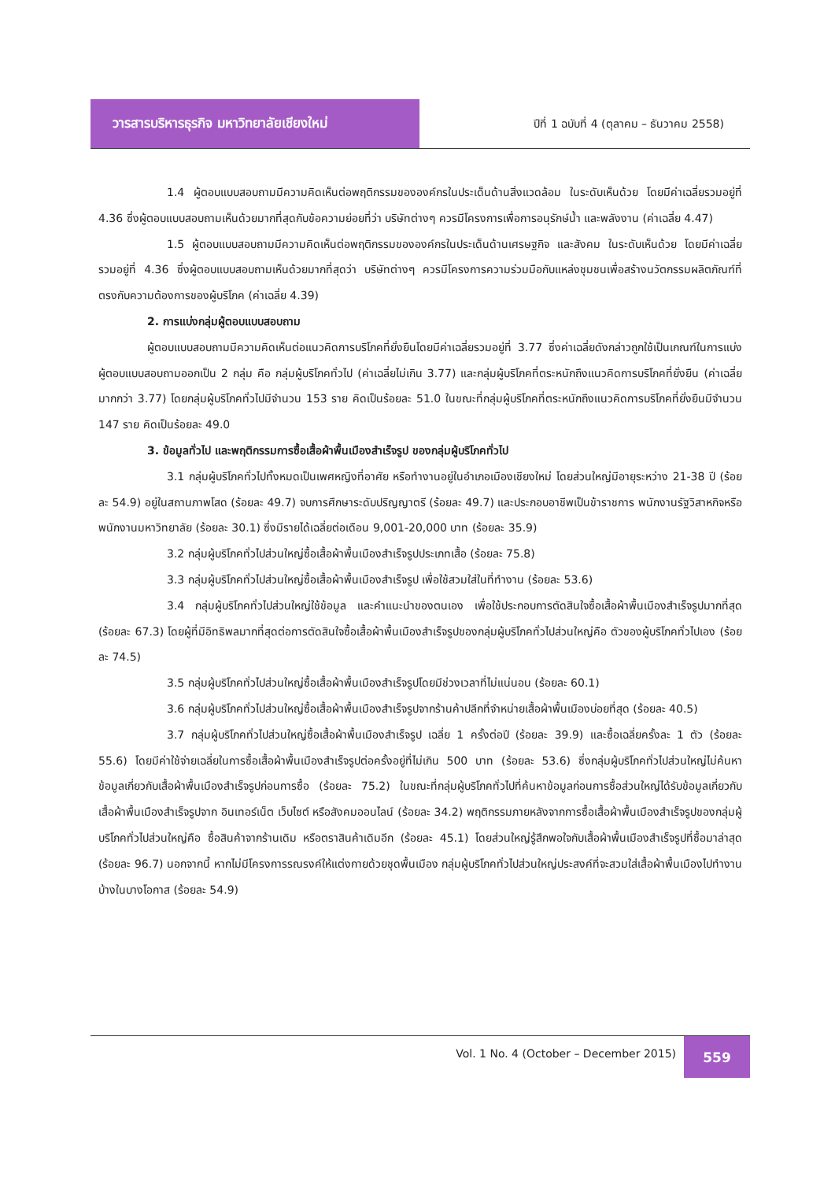วารสารบริหารธุรกิจ มหาวิทยาลัยเชียงใหม่
ปีที่ 1 ฉบับที่ 4 (ตุลาคม – ธันวาคม 2558)
1.4 ผู้ตอบแบบสอบถามมีความคิดเห็นต่อพฤติกรรมขององค์กรในประเด็นด้านสิ่งแวดล้อม ในระดับเห็นด้วย โดยมีค่าเฉลี่ยรวมอยู่ที่ 4.36 ซึ่งผู้ตอบแบบสอบถามเห็นด้วยมากที่สุดกับข้อความย่อยที่ว่า บริษัทต่างๆ ควรมีโครงการเพื่อการอนุรักษ์น้ำ และพลังงาน (ค่าเฉลี่ย 4.47)
1.5 ผู้ตอบแบบสอบถามมีความคิดเห็นต่อพฤติกรรมขององค์กรในประเด็นด้านเศรษฐกิจ และสังคม ในระดับเห็นด้วย โดยมีค่าเฉลี่ยรวมอยู่ที่ 4.36 ซึ่งผู้ตอบแบบสอบถามเห็นด้วยมากที่สุดว่า บริษัทต่างๆ ควรมีโครงการความร่วมมือกับแหล่งชุมชนเพื่อสร้างนวัตกรรมผลิตภัณฑ์ที่ตรงกับความต้องการของผู้บริโภค (ค่าเฉลี่ย 4.39)
2. การแบ่งกลุ่มผู้ตอบแบบสอบถาม
ผู้ตอบแบบสอบถามมีความคิดเห็นต่อแนวคิดการบริโภคที่ยั่งยืนโดยมีค่าเฉลี่ยรวมอยู่ที่ 3.77 ซึ่งค่าเฉลี่ยดังกล่าวถูกใช้เป็นเกณฑ์ในการแบ่งผู้ตอบแบบสอบถามออกเป็น 2 กลุ่ม คือ กลุ่มผู้บริโภคทั่วไป (ค่าเฉลี่ยไม่เกิน 3.77) และกลุ่มผู้บริโภคที่ตระหนักถึงแนวคิดการบริโภคที่ยั่งยืน (ค่าเฉลี่ยมากกว่า 3.77) โดยกลุ่มผู้บริโภคทั่วไปมีจำนวน 153 ราย คิดเป็นร้อยละ 51.0 ในขณะที่กลุ่มผู้บริโภคที่ตระหนักถึงแนวคิดการบริโภคที่ยั่งยืนมีจำนวน 147 ราย คิดเป็นร้อยละ 49.0
3. ข้อมูลทั่วไป และพฤติกรรมการซื้อเสื้อผ้าพื้นเมืองสำเร็จรูป ของกลุ่มผู้บริโภคทั่วไป
3.1 กลุ่มผู้บริโภคทั่วไปทั้งหมดเป็นเพศหญิงที่อาศัย หรือทำงานอยู่ในอำเภอเมืองเชียงใหม่ โดยส่วนใหญ่มีอายุระหว่าง 21-38 ปี (ร้อยละ 54.9) อยู่ในสถานภาพโสด (ร้อยละ 49.7) จบการศึกษาระดับปริญญาตรี (ร้อยละ 49.7) และประกอบอาชีพเป็นข้าราชการ พนักงานรัฐวิสาหกิจหรือพนักงานมหาวิทยาลัย (ร้อยละ 30.1) ซึ่งมีรายได้เฉลี่ยต่อเดือน 9,001-20,000 บาท (ร้อยละ 35.9)
3.2 กลุ่มผู้บริโภคทั่วไปส่วนใหญ่ซื้อเสื้อผ้าพื้นเมืองสำเร็จรูปประเภทเสื้อ (ร้อยละ 75.8)
3.3 กลุ่มผู้บริโภคทั่วไปส่วนใหญ่ซื้อเสื้อผ้าพื้นเมืองสำเร็จรูป เพื่อใช้สวมใส่ในที่ทำงาน (ร้อยละ 53.6)
3.4 กลุ่มผู้บริโภคทั่วไปส่วนใหญ่ใช้ข้อมูล และคำแนะนำของตนเอง เพื่อใช้ประกอบการตัดสินใจซื้อเสื้อผ้าพื้นเมืองสำเร็จรูปมากที่สุด (ร้อยละ 67.3) โดยผู้ที่มีอิทธิพลมากที่สุดต่อการตัดสินใจซื้อเสื้อผ้าพื้นเมืองสำเร็จรูปของกลุ่มผู้บริโภคทั่วไปส่วนใหญ่คือ ตัวของผู้บริโภคทั่วไปเอง (ร้อยละ 74.5)
3.5 กลุ่มผู้บริโภคทั่วไปส่วนใหญ่ซื้อเสื้อผ้าพื้นเมืองสำเร็จรูปโดยมีช่วงเวลาที่ไม่แน่นอน (ร้อยละ 60.1)
3.6 กลุ่มผู้บริโภคทั่วไปส่วนใหญ่ซื้อเสื้อผ้าพื้นเมืองสำเร็จรูปจากร้านค้าปลีกที่จำหน่ายเสื้อผ้าพื้นเมืองบ่อยที่สุด (ร้อยละ 40.5)
3.7 กลุ่มผู้บริโภคทั่วไปส่วนใหญ่ซื้อเสื้อผ้าพื้นเมืองสำเร็จรูป เฉลี่ย 1 ครั้งต่อปี (ร้อยละ 39.9) และซื้อเฉลี่ยครั้งละ 1 ตัว (ร้อยละ 55.6) โดยมีค่าใช้จ่ายเฉลี่ยในการซื้อเสื้อผ้าพื้นเมืองสำเร็จรูปต่อครั้งอยู่ที่ไม่เกิน 500 บาท (ร้อยละ 53.6) ซึ่งกลุ่มผู้บริโภคทั่วไปส่วนใหญ่ไม่ค้นหาข้อมูลเกี่ยวกับเสื้อผ้าพื้นเมืองสำเร็จรูปก่อนการซื้อ (ร้อยละ 75.2) ในขณะที่กลุ่มผู้บริโภคทั่วไปที่ค้นหาข้อมูลก่อนการซื้อส่วนใหญ่ได้รับข้อมูลเกี่ยวกับเสื้อผ้าพื้นเมืองสำเร็จรูปจาก อินเทอร์เน็ต เว็บไซต์ หรือสังคมออนไลน์ (ร้อยละ 34.2) พฤติกรรมภายหลังจากการซื้อเสื้อผ้าพื้นเมืองสำเร็จรูปของกลุ่มผู้บริโภคทั่วไปส่วนใหญ่คือ ซื้อสินค้าจากร้านเดิม หรือตราสินค้าเดิมอีก (ร้อยละ 45.1) โดยส่วนใหญ่รู้สึกพอใจกับเสื้อผ้าพื้นเมืองสำเร็จรูปที่ซื้อมาล่าสุด (ร้อยละ 96.7) นอกจากนี้ หากไม่มีโครงการรณรงค์ให้แต่งกายด้วยชุดพื้นเมือง กลุ่มผู้บริโภคทั่วไปส่วนใหญ่ประสงค์ที่จะสวมใส่เสื้อผ้าพื้นเมืองไปทำงานบ้างในบางโอกาส (ร้อยละ 54.9)
Vol. 1 No. 4 (October – December 2015)
559